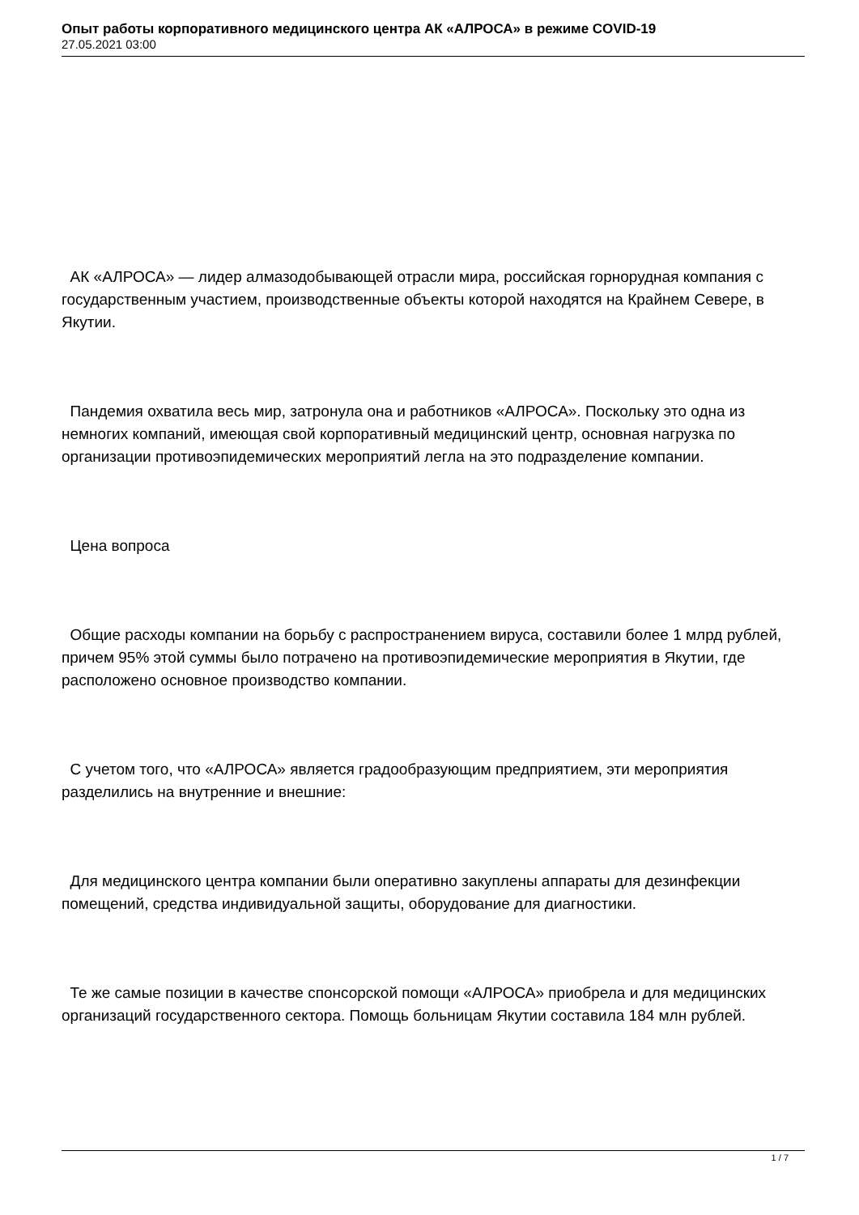Опыт работы корпоративного медицинского центра АК «АЛРОСА» в режиме COVID-19
27.05.2021 03:00
АК «АЛРОСА» — лидер алмазодобывающей отрасли мира, российская горнорудная компания с государственным участием, производственные объекты которой находятся на Крайнем Севере, в Якутии.
Пандемия охватила весь мир, затронула она и работников «АЛРОСА». Поскольку это одна из немногих компаний, имеющая свой корпоративный медицинский центр, основная нагрузка по организации противоэпидемических мероприятий легла на это подразделение компании.
Цена вопроса
Общие расходы компании на борьбу с распространением вируса, составили более 1 млрд рублей, причем 95% этой суммы было потрачено на противоэпидемические мероприятия в Якутии, где расположено основное производство компании.
С учетом того, что «АЛРОСА» является градообразующим предприятием, эти мероприятия разделились на внутренние и внешние:
Для медицинского центра компании были оперативно закуплены аппараты для дезинфекции помещений, средства индивидуальной защиты, оборудование для диагностики.
Те же самые позиции в качестве спонсорской помощи «АЛРОСА» приобрела и для медицинских организаций государственного сектора. Помощь больницам Якутии составила 184 млн рублей.
1 / 7